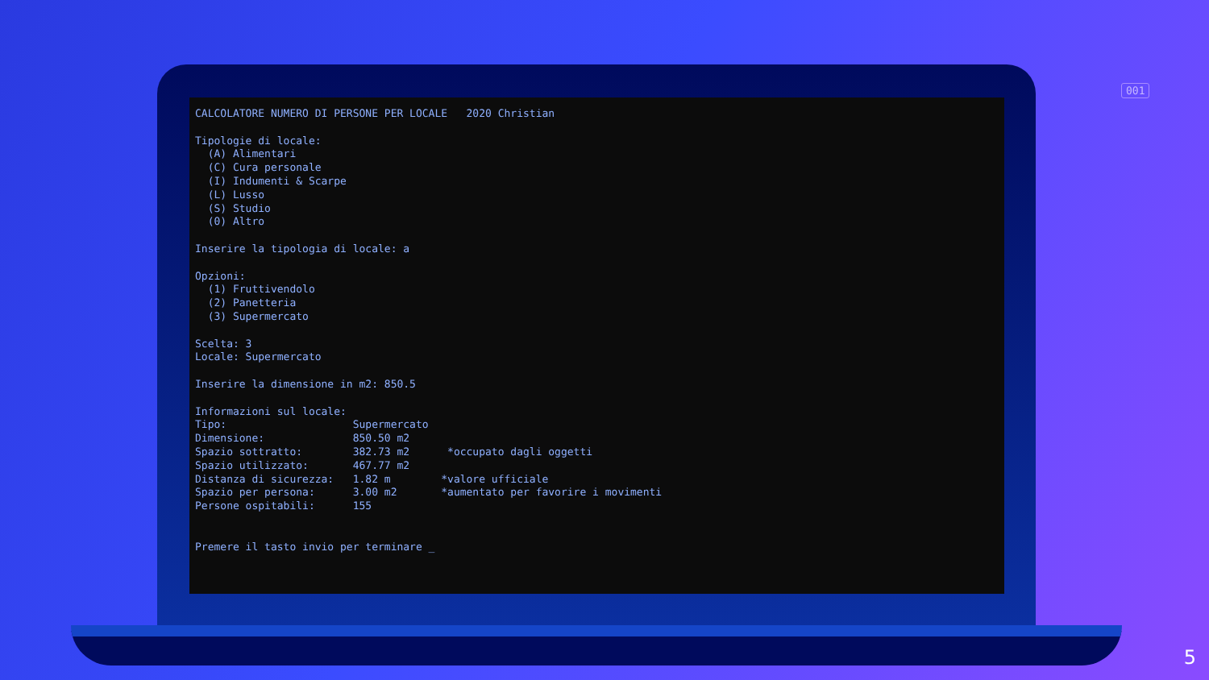001
CALCOLATORE NUMERO DI PERSONE PER LOCALE   2020 Christian

Tipologie di locale:
  (A) Alimentari
  (C) Cura personale
  (I) Indumenti & Scarpe
  (L) Lusso
  (S) Studio
  (0) Altro

Inserire la tipologia di locale: a

Opzioni:
  (1) Fruttivendolo
  (2) Panetteria
  (3) Supermercato

Scelta: 3
Locale: Supermercato

Inserire la dimensione in m2: 850.5

Informazioni sul locale:
Tipo:                    Supermercato
Dimensione:              850.50 m2
Spazio sottratto:        382.73 m2      *occupato dagli oggetti
Spazio utilizzato:       467.77 m2
Distanza di sicurezza:   1.82 m        *valore ufficiale
Spazio per persona:      3.00 m2       *aumentato per favorire i movimenti
Persone ospitabili:      155


Premere il tasto invio per terminare _
5